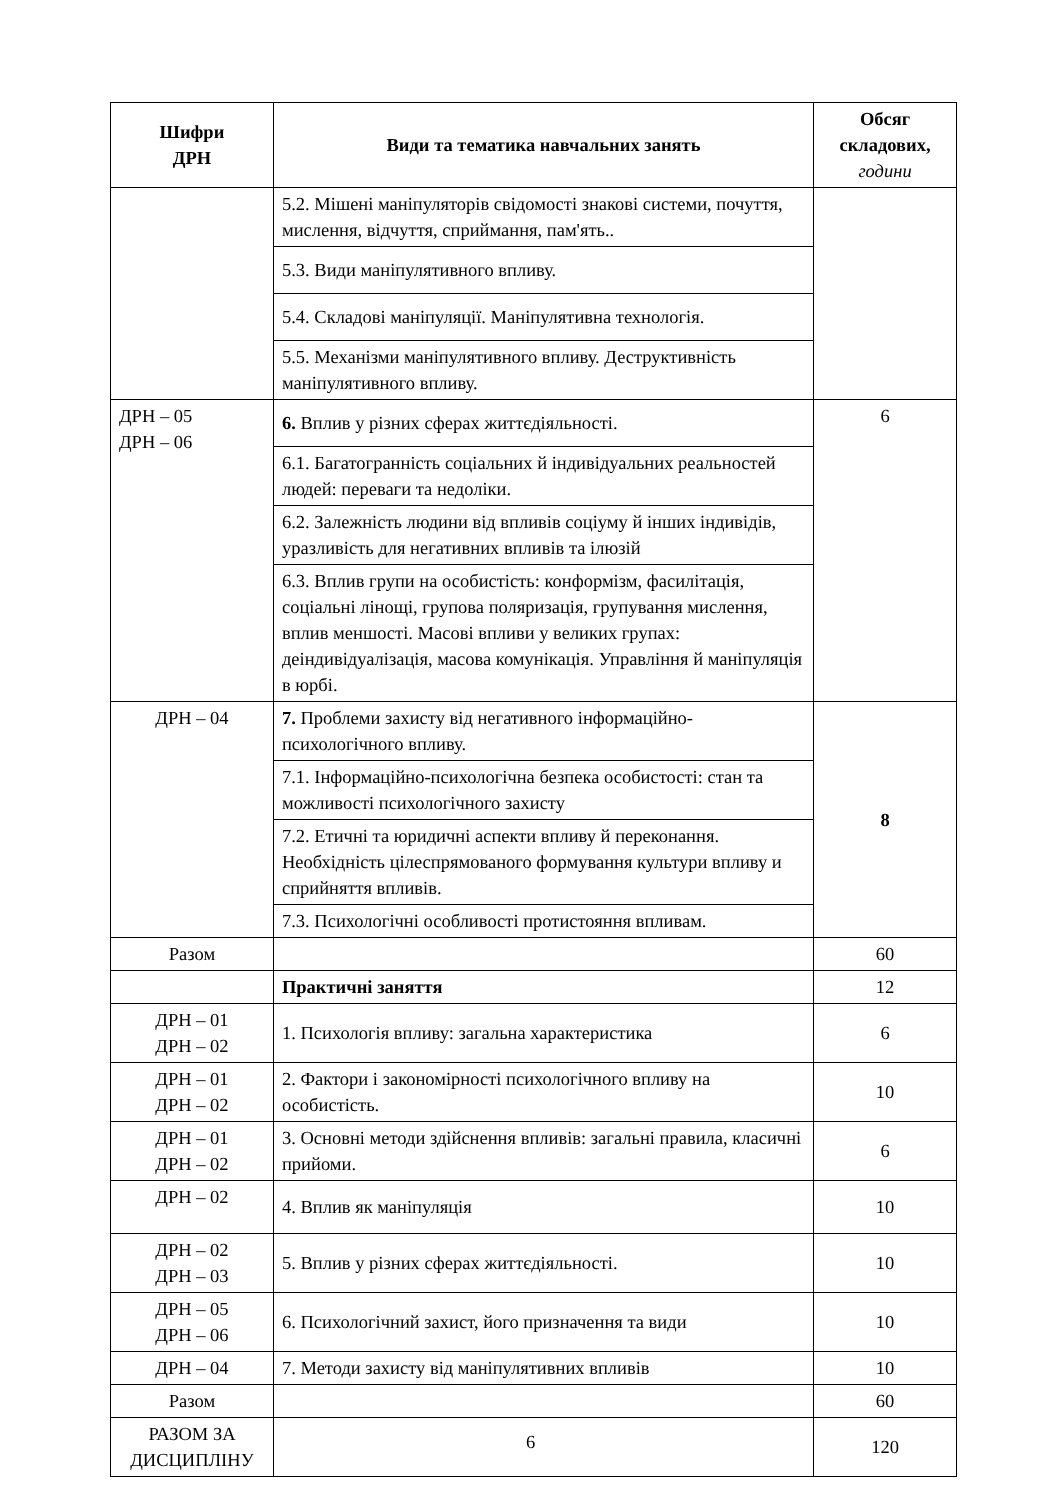| Шифри ДРН | Види та тематика навчальних занять | Обсяг складових, години |
| --- | --- | --- |
| | 5.2. Мішені маніпуляторів свідомості знакові системи, почуття, мислення, відчуття, сприймання, пам'ять.. | |
| | 5.3. Види маніпулятивного впливу. | |
| | 5.4. Складові маніпуляції. Маніпулятивна технологія. | |
| | 5.5. Механізми маніпулятивного впливу. Деструктивність маніпулятивного впливу. | |
| ДРН – 05 ДРН – 06 | 6. Вплив у різних сферах життєдіяльності. | 6 |
| | 6.1. Багатогранність соціальних й індивідуальних реальностей людей: переваги та недоліки. | |
| | 6.2. Залежність людини від впливів соціуму й інших індивідів, уразливість для негативних впливів та ілюзій | |
| | 6.3. Вплив групи на особистість: конформізм, фасилітація, соціальні лінощі, групова поляризація, групування мислення, вплив меншості. Масові впливи у великих групах: деіндивідуалізація, масова комунікація. Управління й маніпуляція в юрбі. | |
| ДРН – 04 | 7. Проблеми захисту від негативного інформаційно-психологічного впливу. | 8 |
| | 7.1. Інформаційно-психологічна безпека особистості: стан та можливості психологічного захисту | |
| | 7.2. Етичні та юридичні аспекти впливу й переконання. Необхідність цілеспрямованого формування культури впливу и сприйняття впливів. | |
| | 7.3. Психологічні особливості протистояння впливам. | |
| Разом | | 60 |
| | Практичні заняття | 12 |
| ДРН – 01 ДРН – 02 | 1. Психологія впливу: загальна характеристика | 6 |
| ДРН – 01 ДРН – 02 | 2. Фактори і закономірності психологічного впливу на особистість. | 10 |
| ДРН – 01 ДРН – 02 | 3. Основні методи здійснення впливів: загальні правила, класичні прийоми. | 6 |
| ДРН – 02 | 4. Вплив як маніпуляція | 10 |
| ДРН – 02 ДРН – 03 | 5. Вплив у різних сферах життєдіяльності. | 10 |
| ДРН – 05 ДРН – 06 | 6. Психологічний захист, його призначення та види | 10 |
| ДРН – 04 | 7. Методи захисту від маніпулятивних впливів | 10 |
| Разом | | 60 |
| РАЗОМ ЗА ДИСЦИПЛІНУ | | 120 |
6